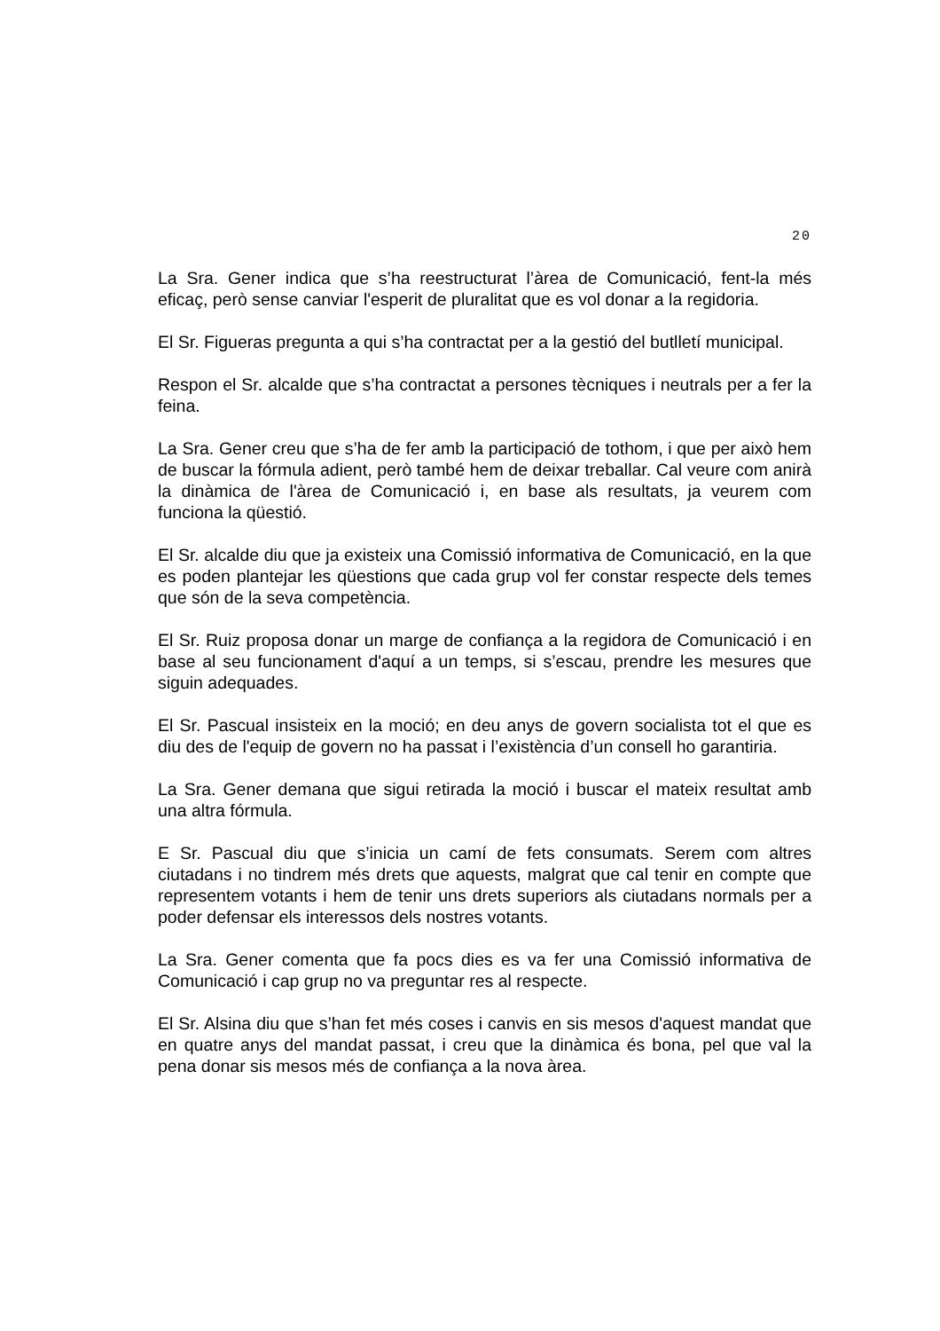20
La Sra. Gener indica que s’ha reestructurat l’àrea de Comunicació, fent-la més eficaç, però sense canviar l'esperit de pluralitat que es vol donar a la regidoria.
El Sr. Figueras pregunta a qui s’ha contractat per a la gestió del butlletí municipal.
Respon el Sr. alcalde que s’ha contractat a persones tècniques i neutrals per a fer la feina.
La Sra. Gener creu que s’ha de fer amb la participació de tothom, i que per això hem de buscar la fórmula adient, però també hem de deixar treballar. Cal veure com anirà la dinàmica de l'àrea de Comunicació i, en base als resultats, ja veurem com funciona la qüestió.
El Sr. alcalde diu que ja existeix una Comissió informativa de Comunicació, en la que es poden plantejar les qüestions que cada grup vol fer constar respecte dels temes que són de la seva competència.
El Sr. Ruiz proposa donar un marge de confiança a la regidora de Comunicació i en base al seu funcionament d'aquí a un temps, si s’escau, prendre les mesures que siguin adequades.
El Sr. Pascual insisteix en la moció; en deu anys de govern socialista tot el que es diu des de l'equip de govern no ha passat i l’existència d’un consell ho garantiria.
La Sra. Gener demana que sigui retirada la moció i buscar el mateix resultat amb una altra fórmula.
E Sr. Pascual diu que s’inicia un camí de fets consumats. Serem com altres ciutadans i no tindrem més drets que aquests, malgrat que cal tenir en compte que representem votants i hem de tenir uns drets superiors als ciutadans normals per a poder defensar els interessos dels nostres votants.
La Sra. Gener comenta que fa pocs dies es va fer una Comissió informativa de Comunicació i cap grup no va preguntar res al respecte.
El Sr. Alsina diu que s’han fet més coses i canvis en sis mesos d'aquest mandat que en quatre anys del mandat passat, i creu que la dinàmica és bona, pel que val la pena donar sis mesos més de confiança a la nova àrea.